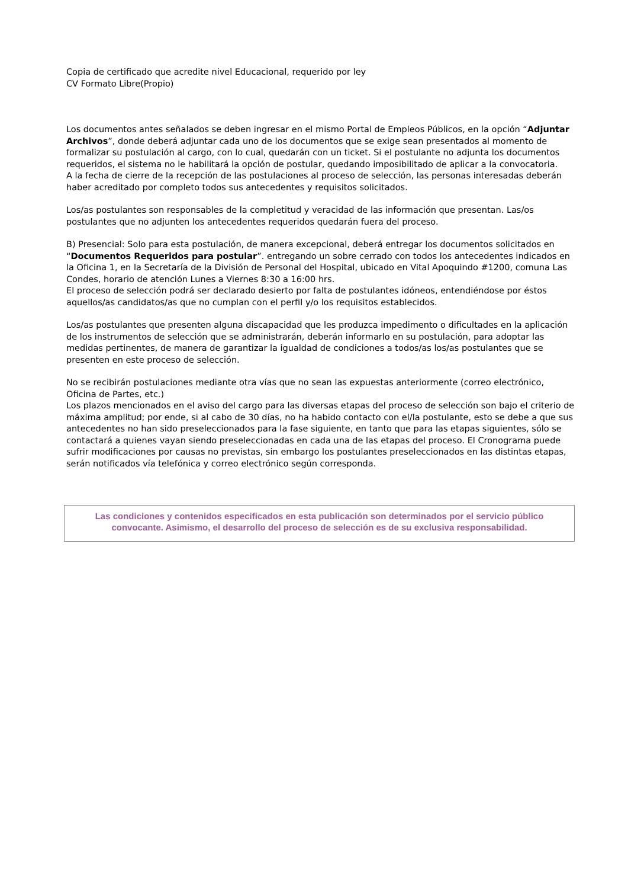Copia de certificado que acredite nivel Educacional, requerido por ley
CV Formato Libre(Propio)
Los documentos antes señalados se deben ingresar en el mismo Portal de Empleos Públicos, en la opción “Adjuntar Archivos”, donde deberá adjuntar cada uno de los documentos que se exige sean presentados al momento de formalizar su postulación al cargo, con lo cual, quedarán con un ticket. Si el postulante no adjunta los documentos requeridos, el sistema no le habilitará la opción de postular, quedando imposibilitado de aplicar a la convocatoria.
A la fecha de cierre de la recepción de las postulaciones al proceso de selección, las personas interesadas deberán haber acreditado por completo todos sus antecedentes y requisitos solicitados.
Los/as postulantes son responsables de la completitud y veracidad de las información que presentan. Las/os postulantes que no adjunten los antecedentes requeridos quedarán fuera del proceso.
B) Presencial: Solo para esta postulación, de manera excepcional, deberá entregar los documentos solicitados en “Documentos Requeridos para postular”. entregando un sobre cerrado con todos los antecedentes indicados en la Oficina 1, en la Secretaría de la División de Personal del Hospital, ubicado en Vital Apoquindo #1200, comuna Las Condes, horario de atención Lunes a Viernes 8:30 a 16:00 hrs.
El proceso de selección podrá ser declarado desierto por falta de postulantes idóneos, entendiéndose por éstos aquellos/as candidatos/as que no cumplan con el perfil y/o los requisitos establecidos.
Los/as postulantes que presenten alguna discapacidad que les produzca impedimento o dificultades en la aplicación de los instrumentos de selección que se administrarán, deberán informarlo en su postulación, para adoptar las medidas pertinentes, de manera de garantizar la igualdad de condiciones a todos/as los/as postulantes que se presenten en este proceso de selección.
No se recibirán postulaciones mediante otra vías que no sean las expuestas anteriormente (correo electrónico, Oficina de Partes, etc.)
Los plazos mencionados en el aviso del cargo para las diversas etapas del proceso de selección son bajo el criterio de máxima amplitud; por ende, si al cabo de 30 días, no ha habido contacto con el/la postulante, esto se debe a que sus antecedentes no han sido preseleccionados para la fase siguiente, en tanto que para las etapas siguientes, sólo se contactará a quienes vayan siendo preseleccionadas en cada una de las etapas del proceso. El Cronograma puede sufrir modificaciones por causas no previstas, sin embargo los postulantes preseleccionados en las distintas etapas, serán notificados vía telefónica y correo electrónico según corresponda.
Las condiciones y contenidos especificados en esta publicación son determinados por el servicio público convocante. Asimismo, el desarrollo del proceso de selección es de su exclusiva responsabilidad.